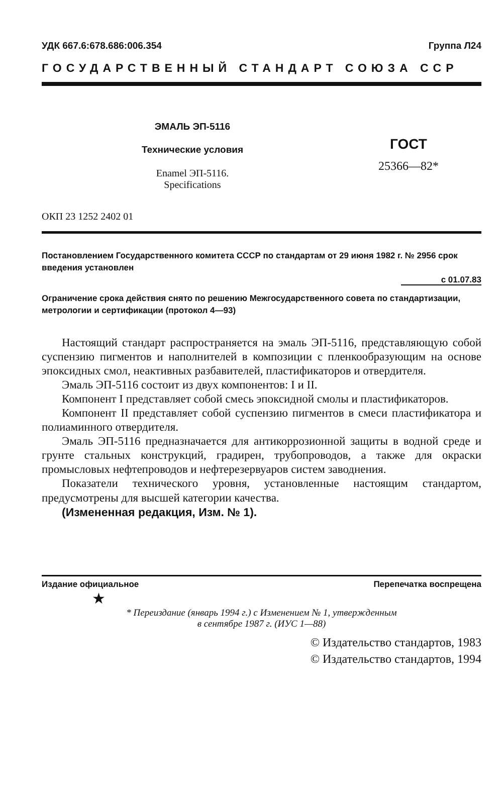УДК 667.6:678.686:006.354 Группа Л24
ГОСУДАРСТВЕННЫЙ СТАНДАРТ СОЮЗА ССР
ЭМАЛЬ ЭП-5116
Технические условия
Enamel ЭП-5116.
Specifications
ГОСТ
25366—82*
ОКП 23 1252 2402 01
Постановлением Государственного комитета СССР по стандартам от 29 июня 1982 г. № 2956 срок введения установлен
с 01.07.83
Ограничение срока действия снято по решению Межгосударственного совета по стандартизации, метрологии и сертификации (протокол 4—93)
Настоящий стандарт распространяется на эмаль ЭП-5116, представляющую собой суспензию пигментов и наполнителей в композиции с пленкообразующим на основе эпоксидных смол, неактивных разбавителей, пластификаторов и отвердителя.
Эмаль ЭП-5116 состоит из двух компонентов: I и II.
Компонент I представляет собой смесь эпоксидной смолы и пластификаторов.
Компонент II представляет собой суспензию пигментов в смеси пластификатора и полиаминного отвердителя.
Эмаль ЭП-5116 предназначается для антикоррозионной защиты в водной среде и грунте стальных конструкций, градирен, трубопроводов, а также для окраски промысловых нефтепроводов и нефтерезервуаров систем заводнения.
Показатели технического уровня, установленные настоящим стандартом, предусмотрены для высшей категории качества.
(Измененная редакция, Изм. № 1).
Издание официальное Перепечатка воспрещена
★
* Переиздание (январь 1994 г.) с Изменением № 1, утвержденным
в сентябре 1987 г. (ИУС 1—88)
© Издательство стандартов, 1983
© Издательство стандартов, 1994